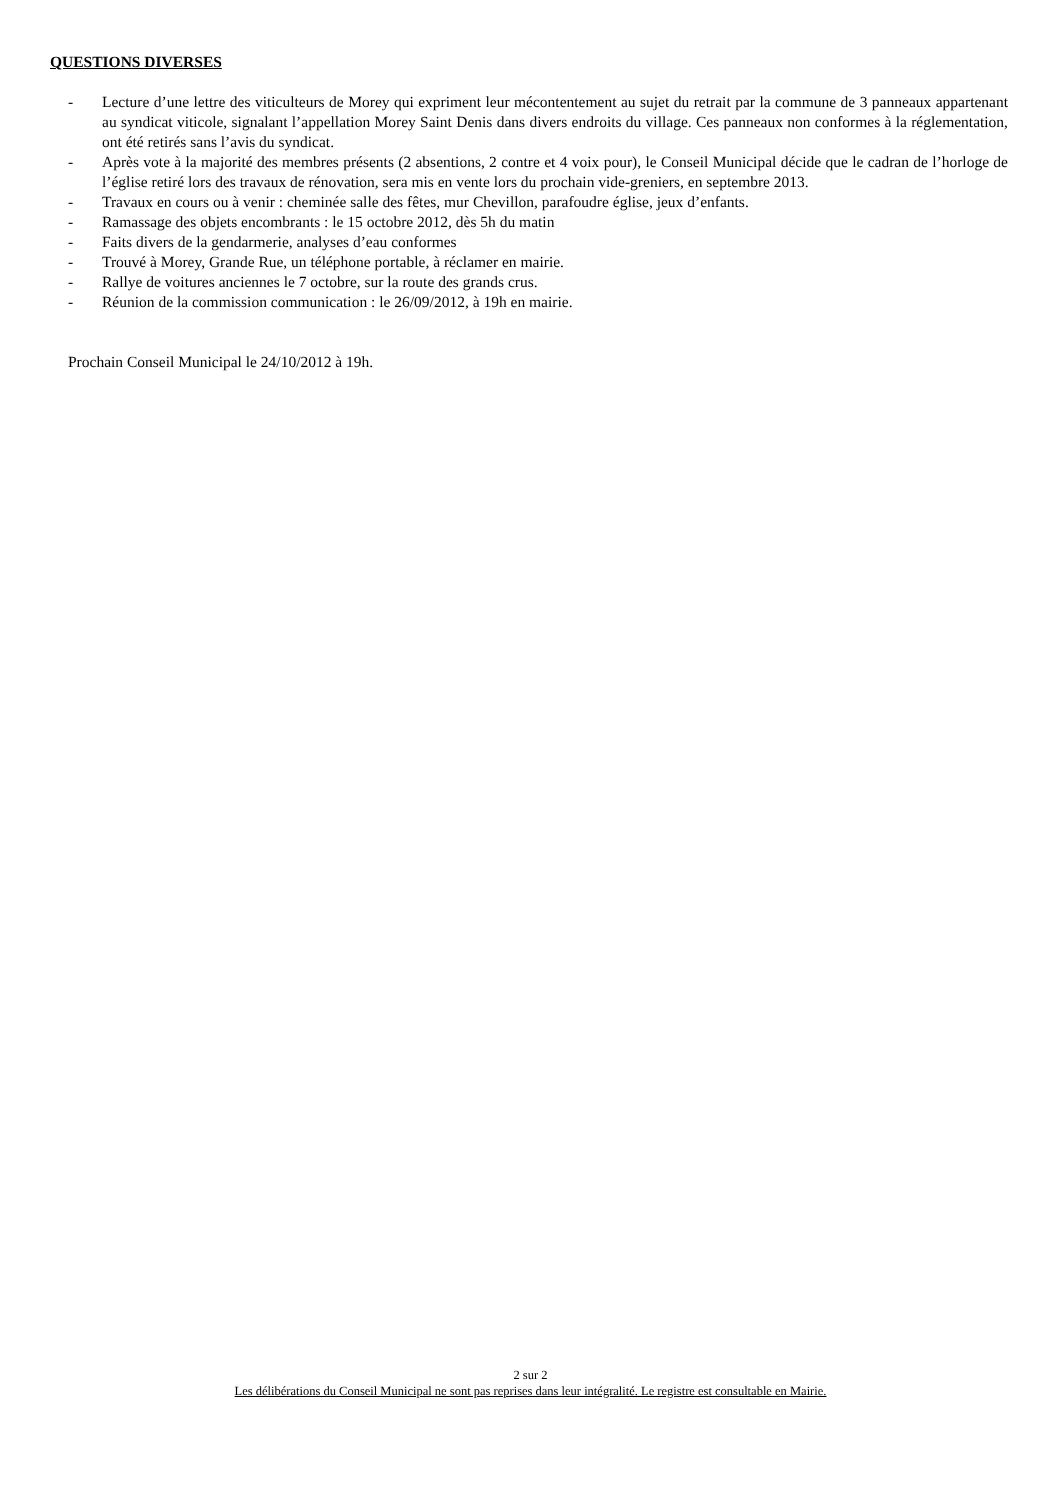QUESTIONS DIVERSES
- Lecture d’une lettre des viticulteurs de Morey qui expriment leur mécontentement au sujet du retrait par la commune de 3 panneaux appartenant au syndicat viticole, signalant l’appellation Morey Saint Denis dans divers endroits du village. Ces panneaux non conformes à la réglementation, ont été retirés sans l’avis du syndicat.
- Après vote à la majorité des membres présents (2 absentions, 2 contre et 4 voix pour), le Conseil Municipal décide que le cadran de l’horloge de l’église retiré lors des travaux de rénovation, sera mis en vente lors du prochain vide-greniers, en septembre 2013.
- Travaux en cours ou à venir : cheminée salle des fêtes, mur Chevillon, parafoudre église, jeux d’enfants.
- Ramassage des objets encombrants : le 15 octobre 2012, dès 5h du matin
- Faits divers de la gendarmerie, analyses d’eau conformes
- Trouvé à Morey, Grande Rue, un téléphone portable, à réclamer en mairie.
- Rallye de voitures anciennes le 7 octobre, sur la route des grands crus.
- Réunion de la commission communication : le 26/09/2012, à 19h en mairie.
Prochain Conseil Municipal le 24/10/2012 à 19h.
2 sur 2
Les délibérations du Conseil Municipal ne sont pas reprises dans leur intégralité. Le registre est consultable en Mairie.